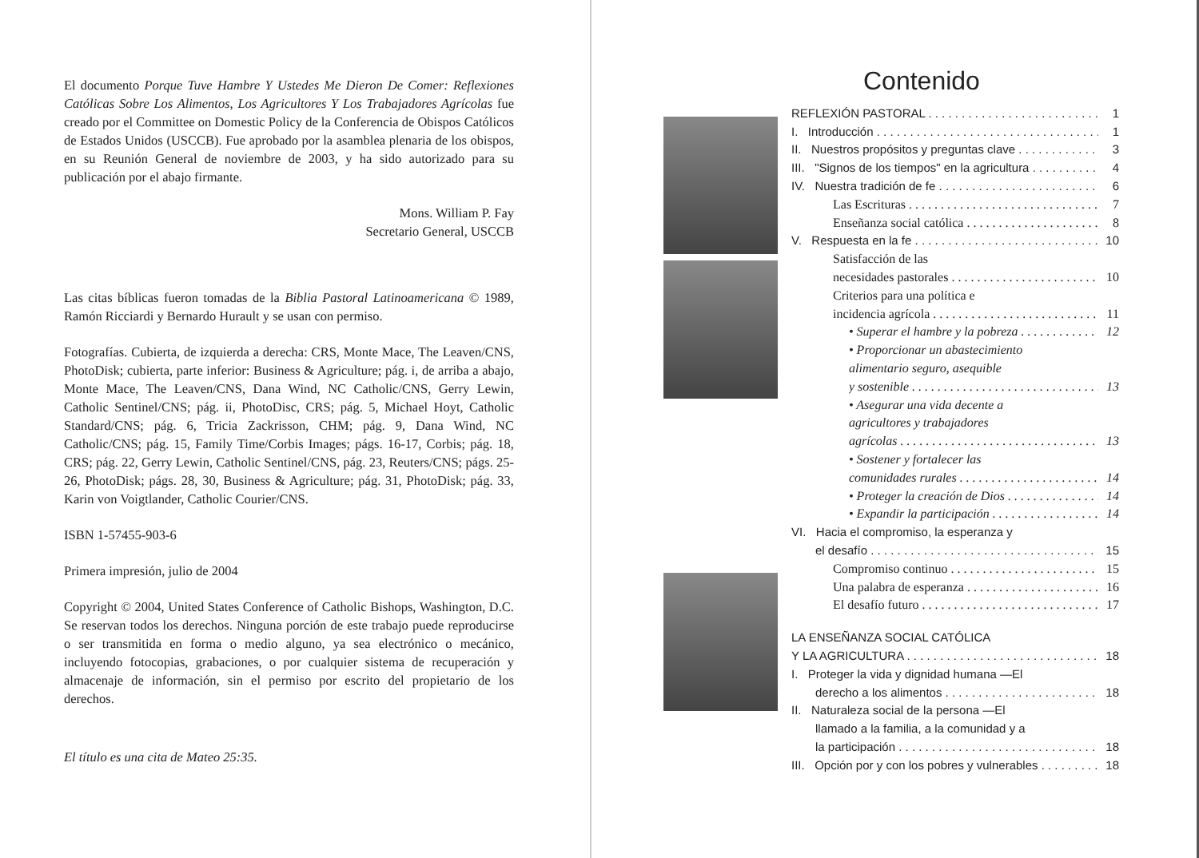El documento Porque Tuve Hambre Y Ustedes Me Dieron De Comer: Reflexiones Católicas Sobre Los Alimentos, Los Agricultores Y Los Trabajadores Agrícolas fue creado por el Committee on Domestic Policy de la Conferencia de Obispos Católicos de Estados Unidos (USCCB). Fue aprobado por la asamblea plenaria de los obispos, en su Reunión General de noviembre de 2003, y ha sido autorizado para su publicación por el abajo firmante.
Mons. William P. Fay
Secretario General, USCCB
Las citas bíblicas fueron tomadas de la Biblia Pastoral Latinoamericana © 1989, Ramón Ricciardi y Bernardo Hurault y se usan con permiso.
Fotografías. Cubierta, de izquierda a derecha: CRS, Monte Mace, The Leaven/CNS, PhotoDisk; cubierta, parte inferior: Business & Agriculture; pág. i, de arriba a abajo, Monte Mace, The Leaven/CNS, Dana Wind, NC Catholic/CNS, Gerry Lewin, Catholic Sentinel/CNS; pág. ii, PhotoDisc, CRS; pág. 5, Michael Hoyt, Catholic Standard/CNS; pág. 6, Tricia Zackrisson, CHM; pág. 9, Dana Wind, NC Catholic/CNS; pág. 15, Family Time/Corbis Images; págs. 16-17, Corbis; pág. 18, CRS; pág. 22, Gerry Lewin, Catholic Sentinel/CNS, pág. 23, Reuters/CNS; págs. 25-26, PhotoDisk; págs. 28, 30, Business & Agriculture; pág. 31, PhotoDisk; pág. 33, Karin von Voigtlander, Catholic Courier/CNS.
ISBN 1-57455-903-6
Primera impresión, julio de 2004
Copyright © 2004, United States Conference of Catholic Bishops, Washington, D.C. Se reservan todos los derechos. Ninguna porción de este trabajo puede reproducirse o ser transmitida en forma o medio alguno, ya sea electrónico o mecánico, incluyendo fotocopias, grabaciones, o por cualquier sistema de recuperación y almacenaje de información, sin el permiso por escrito del propietario de los derechos.
El título es una cita de Mateo 25:35.
Contenido
REFLEXIÓN PASTORAL 1
I. Introducción 1
II. Nuestros propósitos y preguntas clave 3
III. "Signos de los tiempos" en la agricultura 4
IV. Nuestra tradición de fe 6
Las Escrituras 7
Enseñanza social católica 8
V. Respuesta en la fe 10
Satisfacción de las
necesidades pastorales 10
Criterios para una política e
incidencia agrícola 11
• Superar el hambre y la pobreza 12
• Proporcionar un abastecimiento
alimentario seguro, asequible
y sostenible 13
• Asegurar una vida decente a
agricultores y trabajadores
agrícolas 13
• Sostener y fortalecer las
comunidades rurales 14
• Proteger la creación de Dios 14
• Expandir la participación 14
VI. Hacia el compromiso, la esperanza y
el desafío 15
Compromiso continuo 15
Una palabra de esperanza 16
El desafío futuro 17
LA ENSEÑANZA SOCIAL CATÓLICA
Y LA AGRICULTURA 18
I. Proteger la vida y dignidad humana —El
derecho a los alimentos 18
II. Naturaleza social de la persona —El
llamado a la familia, a la comunidad y a
la participación 18
III. Opción por y con los pobres y vulnerables 18